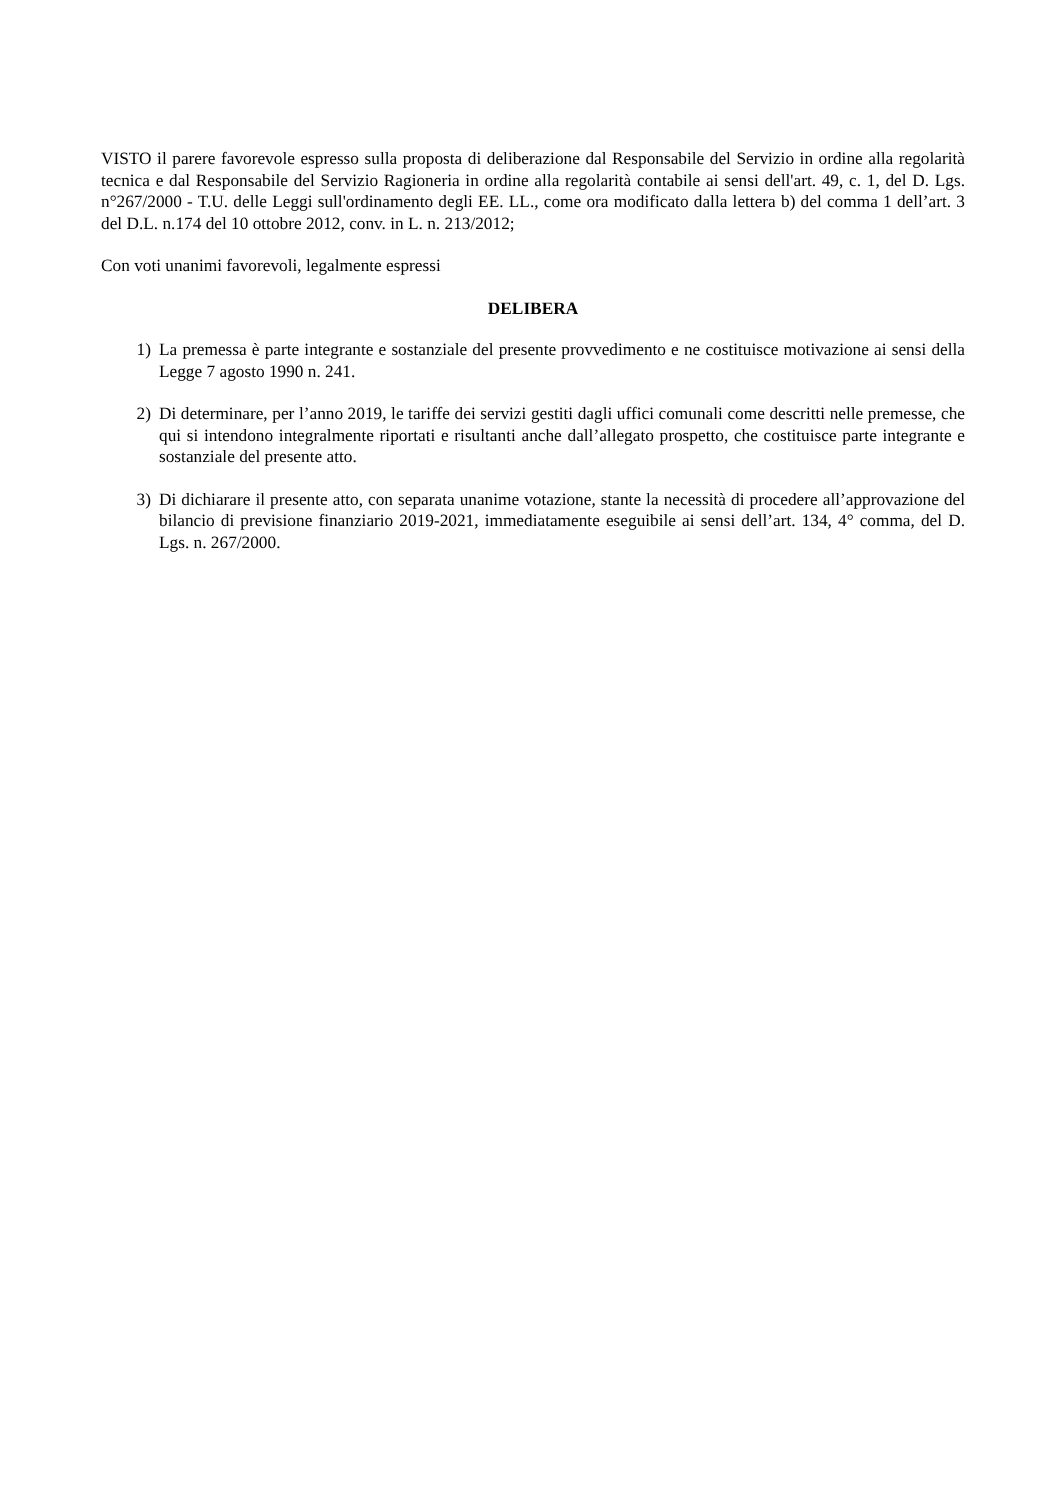VISTO il parere favorevole espresso sulla proposta di deliberazione dal Responsabile del Servizio in ordine alla regolarità tecnica e dal Responsabile del Servizio Ragioneria in ordine alla regolarità contabile ai sensi dell'art. 49, c. 1, del D. Lgs. n°267/2000 - T.U. delle Leggi sull'ordinamento degli EE. LL., come ora modificato dalla lettera b) del comma 1 dell’art. 3 del D.L. n.174 del 10 ottobre 2012, conv. in L. n. 213/2012;
Con voti unanimi favorevoli, legalmente espressi
DELIBERA
1) La premessa è parte integrante e sostanziale del presente provvedimento e ne costituisce motivazione ai sensi della Legge 7 agosto 1990 n. 241.
2) Di determinare, per l’anno 2019, le tariffe dei servizi gestiti dagli uffici comunali come descritti nelle premesse, che qui si intendono integralmente riportati e risultanti anche dall’allegato prospetto, che costituisce parte integrante e sostanziale del presente atto.
3) Di dichiarare il presente atto, con separata unanime votazione, stante la necessità di procedere all’approvazione del bilancio di previsione finanziario 2019-2021, immediatamente eseguibile ai sensi dell’art. 134, 4° comma, del D. Lgs. n. 267/2000.